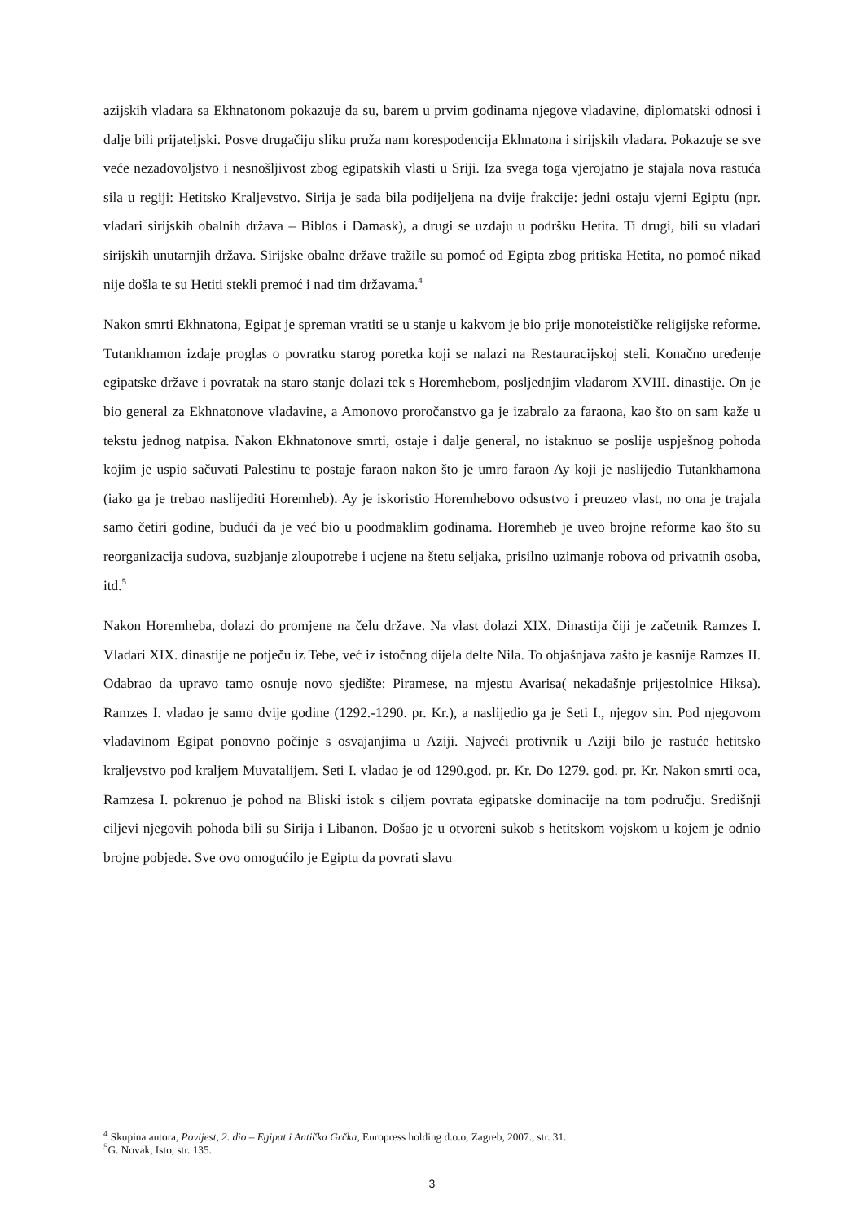azijskih vladara sa Ekhnatonom pokazuje da su, barem u prvim godinama njegove vladavine, diplomatski odnosi i dalje bili prijateljski. Posve drugačiju sliku pruža nam korespodencija Ekhnatona i sirijskih vladara. Pokazuje se sve veće nezadovoljstvo i nesnošljivost zbog egipatskih vlasti u Sriji. Iza svega toga vjerojatno je stajala nova rastuća sila u regiji: Hetitsko Kraljevstvo. Sirija je sada bila podijeljena na dvije frakcije: jedni ostaju vjerni Egiptu (npr. vladari sirijskih obalnih država – Biblos i Damask), a drugi se uzdaju u podršku Hetita. Ti drugi, bili su vladari sirijskih unutarnjih država. Sirijske obalne države tražile su pomoć od Egipta zbog pritiska Hetita, no pomoć nikad nije došla te su Hetiti stekli premoć i nad tim državama.<sup>4</sup>
Nakon smrti Ekhnatona, Egipat je spreman vratiti se u stanje u kakvom je bio prije monoteističke religijske reforme. Tutankhamon izdaje proglas o povratku starog poretka koji se nalazi na Restauracijskoj steli. Konačno uređenje egipatske države i povratak na staro stanje dolazi tek s Horemhebom, posljednjim vladarom XVIII. dinastije. On je bio general za Ekhnatonove vladavine, a Amonovo proročanstvo ga je izabralo za faraona, kao što on sam kaže u tekstu jednog natpisa. Nakon Ekhnatonove smrti, ostaje i dalje general, no istaknuo se poslije uspješnog pohoda kojim je uspio sačuvati Palestinu te postaje faraon nakon što je umro faraon Ay koji je naslijedio Tutankhamona (iako ga je trebao naslijediti Horemheb). Ay je iskoristio Horemhebovo odsustvo i preuzeo vlast, no ona je trajala samo četiri godine, budući da je već bio u poodmaklim godinama. Horemheb je uveo brojne reforme kao što su reorganizacija sudova, suzbjanje zloupotrebe i ucjene na štetu seljaka, prisilno uzimanje robova od privatnih osoba, itd.<sup>5</sup>
Nakon Horemheba, dolazi do promjene na čelu države. Na vlast dolazi XIX. Dinastija čiji je začetnik Ramzes I. Vladari XIX. dinastije ne potječu iz Tebe, već iz istočnog dijela delte Nila. To objašnjava zašto je kasnije Ramzes II. Odabrao da upravo tamo osnuje novo sjedište: Piramese, na mjestu Avarisa( nekadašnje prijestolnice Hiksa). Ramzes I. vladao je samo dvije godine (1292.-1290. pr. Kr.), a naslijedio ga je Seti I., njegov sin. Pod njegovom vladavinom Egipat ponovno počinje s osvajanjima u Aziji. Najveći protivnik u Aziji bilo je rastuće hetitsko kraljevstvo pod kraljem Muvatalijem. Seti I. vladao je od 1290.god. pr. Kr. Do 1279. god. pr. Kr. Nakon smrti oca, Ramzesa I. pokrenuo je pohod na Bliski istok s ciljem povrata egipatske dominacije na tom području. Središnji ciljevi njegovih pohoda bili su Sirija i Libanon. Došao je u otvoreni sukob s hetitskom vojskom u kojem je odnio brojne pobjede. Sve ovo omogućilo je Egiptu da povrati slavu
<sup>4</sup> Skupina autora, Povijest, 2. dio – Egipat i Antička Grčka, Europress holding d.o.o, Zagreb, 2007., str. 31.
<sup>5</sup> G. Novak, Isto, str. 135.
3